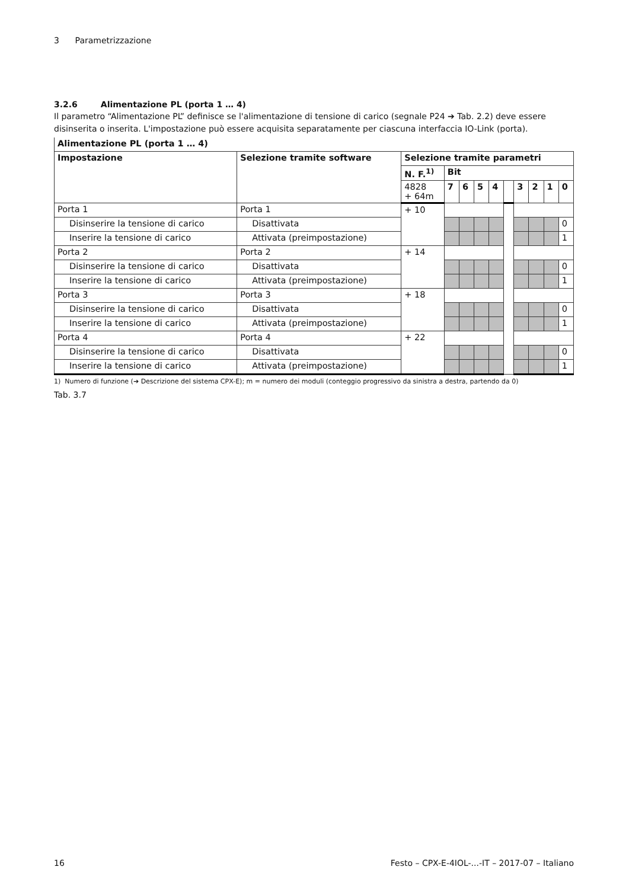3 Parametrizzazione
3.2.6 Alimentazione PL (porta 1 … 4)
Il parametro “Alimentazione PL” definisce se l'alimentazione di tensione di carico (segnale P24 ➔ Tab. 2.2) deve essere disinserita o inserita. L'impostazione può essere acquisita separatamente per ciascuna interfaccia IO-Link (porta).
| Alimentazione PL (porta 1 … 4) | | | | | | | | | | | |
| --- | --- | --- | --- | --- | --- | --- | --- | --- | --- | --- | --- |
| Impostazione | Selezione tramite software | Selezione tramite parametri | | | | | | | | | |
| | | N. F.<sup>1)</sup> | Bit | | | | | | | | |
| | | 4828 + 64m | 7 | 6 | 5 | 4 | | 3 | 2 | 1 | 0 |
| Porta 1 | Porta 1 | + 10 | | | | | | | | | |
| Disinserire la tensione di carico | Disattivata | | | | | | | | | | 0 |
| Inserire la tensione di carico | Attivata (preimpostazione) | | | | | | | | | | 1 |
| Porta 2 | Porta 2 | + 14 | | | | | | | | | |
| Disinserire la tensione di carico | Disattivata | | | | | | | | | | 0 |
| Inserire la tensione di carico | Attivata (preimpostazione) | | | | | | | | | | 1 |
| Porta 3 | Porta 3 | + 18 | | | | | | | | | |
| Disinserire la tensione di carico | Disattivata | | | | | | | | | | 0 |
| Inserire la tensione di carico | Attivata (preimpostazione) | | | | | | | | | | 1 |
| Porta 4 | Porta 4 | + 22 | | | | | | | | | |
| Disinserire la tensione di carico | Disattivata | | | | | | | | | | 0 |
| Inserire la tensione di carico | Attivata (preimpostazione) | | | | | | | | | | 1 |
1) Numero di funzione (➔ Descrizione del sistema CPX-E); m = numero dei moduli (conteggio progressivo da sinistra a destra, partendo da 0)
Tab. 3.7
16 Festo – CPX-E-4IOL-...-IT – 2017-07 – Italiano